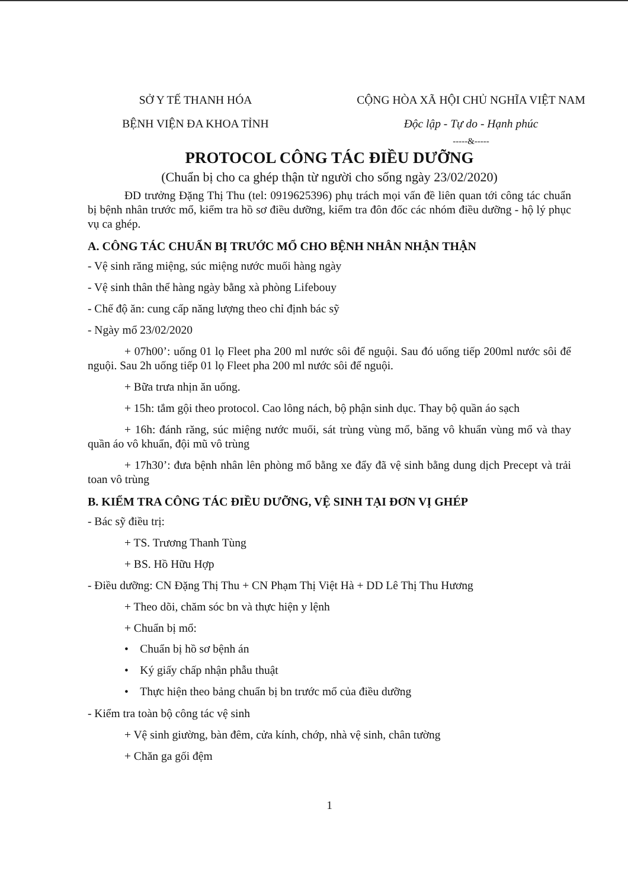SỞ Y TẾ THANH HÓA
BỆNH VIỆN ĐA KHOA TỈNH
CỘNG HÒA XÃ HỘI CHỦ NGHĨA VIỆT NAM
Độc lập - Tự do - Hạnh phúc
-----&-----
PROTOCOL CÔNG TÁC ĐIỀU DƯỠNG
(Chuẩn bị cho ca ghép thận từ người cho sống ngày 23/02/2020)
ĐD trưởng Đặng Thị Thu (tel: 0919625396) phụ trách mọi vấn đề liên quan tới công tác chuẩn bị bệnh nhân trước mổ, kiểm tra hồ sơ điều dưỡng, kiểm tra đôn đốc các nhóm điều dưỡng - hộ lý phục vụ ca ghép.
A. CÔNG TÁC CHUẨN BỊ TRƯỚC MỔ CHO BỆNH NHÂN NHẬN THẬN
- Vệ sinh răng miệng, súc miệng nước muối hàng ngày
- Vệ sinh thân thể hàng ngày bằng xà phòng Lifebouy
- Chế độ ăn: cung cấp năng lượng theo chỉ định bác sỹ
- Ngày mổ 23/02/2020
+ 07h00’: uống 01 lọ Fleet pha 200 ml nước sôi để nguội. Sau đó uống tiếp 200ml nước sôi để nguội. Sau 2h uống tiếp 01 lọ Fleet pha 200 ml nước sôi để nguội.
+ Bữa trưa nhịn ăn uống.
+ 15h: tắm gội theo protocol. Cao lông nách, bộ phận sinh dục. Thay bộ quần áo sạch
+ 16h: đánh răng, súc miệng nước muối, sát trùng vùng mổ, băng vô khuẩn vùng mổ và thay quần áo vô khuẩn, đội mũ vô trùng
+ 17h30’: đưa bệnh nhân lên phòng mổ bằng xe đẩy đã vệ sinh bằng dung dịch Precept và trải toan vô trùng
B. KIỂM TRA CÔNG TÁC ĐIỀU DƯỠNG, VỆ SINH TẠI ĐƠN VỊ GHÉP
- Bác sỹ điều trị:
+ TS. Trương Thanh Tùng
+ BS. Hồ Hữu Hợp
- Điều dưỡng: CN Đặng Thị Thu + CN Phạm Thị Việt Hà + DD Lê Thị Thu Hương
+ Theo dõi, chăm sóc bn và thực hiện y lệnh
+ Chuẩn bị mổ:
• Chuẩn bị hồ sơ bệnh án
• Ký giấy chấp nhận phẫu thuật
• Thực hiện theo bảng chuẩn bị bn trước mổ của điều dưỡng
- Kiểm tra toàn bộ công tác vệ sinh
+ Vệ sinh giường, bàn đêm, cửa kính, chớp, nhà vệ sinh, chân tường
+ Chăn ga gối đệm
1